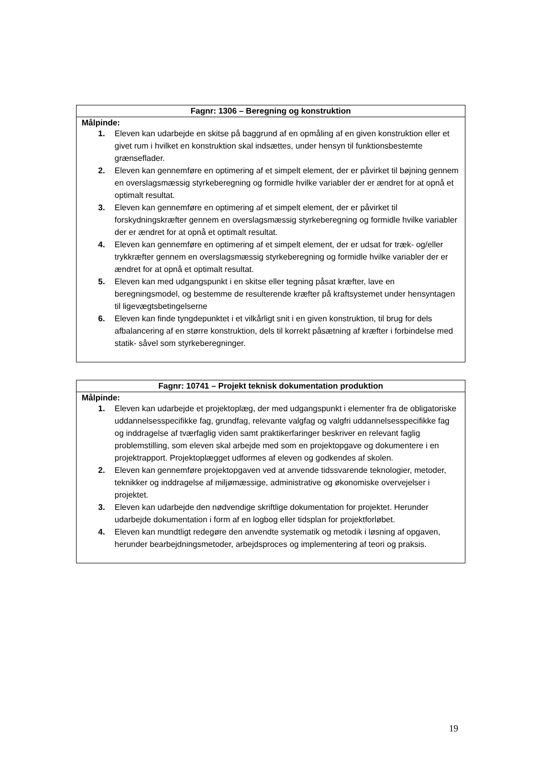| Fagnr: 1306 – Beregning og konstruktion |
| --- |
| Målpinde: 1. Eleven kan udarbejde en skitse på baggrund af en opmåling af en given konstruktion eller et givet rum i hvilket en konstruktion skal indsættes, under hensyn til funktionsbestemte grænseflader. 2. Eleven kan gennemføre en optimering af et simpelt element, der er påvirket til bøjning gennem en overslagsmæssig styrkeberegning og formidle hvilke variabler der er ændret for at opnå et optimalt resultat. 3. Eleven kan gennemføre en optimering af et simpelt element, der er påvirket til forskydningskræfter gennem en overslagsmæssig styrkeberegning og formidle hvilke variabler der er ændret for at opnå et optimalt resultat. 4. Eleven kan gennemføre en optimering af et simpelt element, der er udsat for træk- og/eller trykkræfter gennem en overslagsmæssig styrkeberegning og formidle hvilke variabler der er ændret for at opnå et optimalt resultat. 5. Eleven kan med udgangspunkt i en skitse eller tegning påsat kræfter, lave en beregningsmodel, og bestemme de resulterende kræfter på kraftsystemet under hensyntagen til ligevægtsbetingelserne 6. Eleven kan finde tyngdepunktet i et vilkårligt snit i en given konstruktion, til brug for dels afbalancering af en større konstruktion, dels til korrekt påsætning af kræfter i forbindelse med statik- såvel som styrkeberegninger. |
| Fagnr: 10741 – Projekt teknisk dokumentation produktion |
| --- |
| Målpinde: 1. Eleven kan udarbejde et projektoplæg, der med udgangspunkt i elementer fra de obligatoriske uddannelsesspecifikke fag, grundfag, relevante valgfag og valgfri uddannelsesspecifikke fag og inddragelse af tværfaglig viden samt praktikerfaringer beskriver en relevant faglig problemstilling, som eleven skal arbejde med som en projektopgave og dokumentere i en projektrapport. Projektoplægget udformes af eleven og godkendes af skolen. 2. Eleven kan gennemføre projektopgaven ved at anvende tidssvarende teknologier, metoder, teknikker og inddragelse af miljømæssige, administrative og økonomiske overvejelser i projektet. 3. Eleven kan udarbejde den nødvendige skriftlige dokumentation for projektet. Herunder udarbejde dokumentation i form af en logbog eller tidsplan for projektforløbet. 4. Eleven kan mundtligt redegøre den anvendte systematik og metodik i løsning af opgaven, herunder bearbejdningsmetoder, arbejdsproces og implementering af teori og praksis. |
19